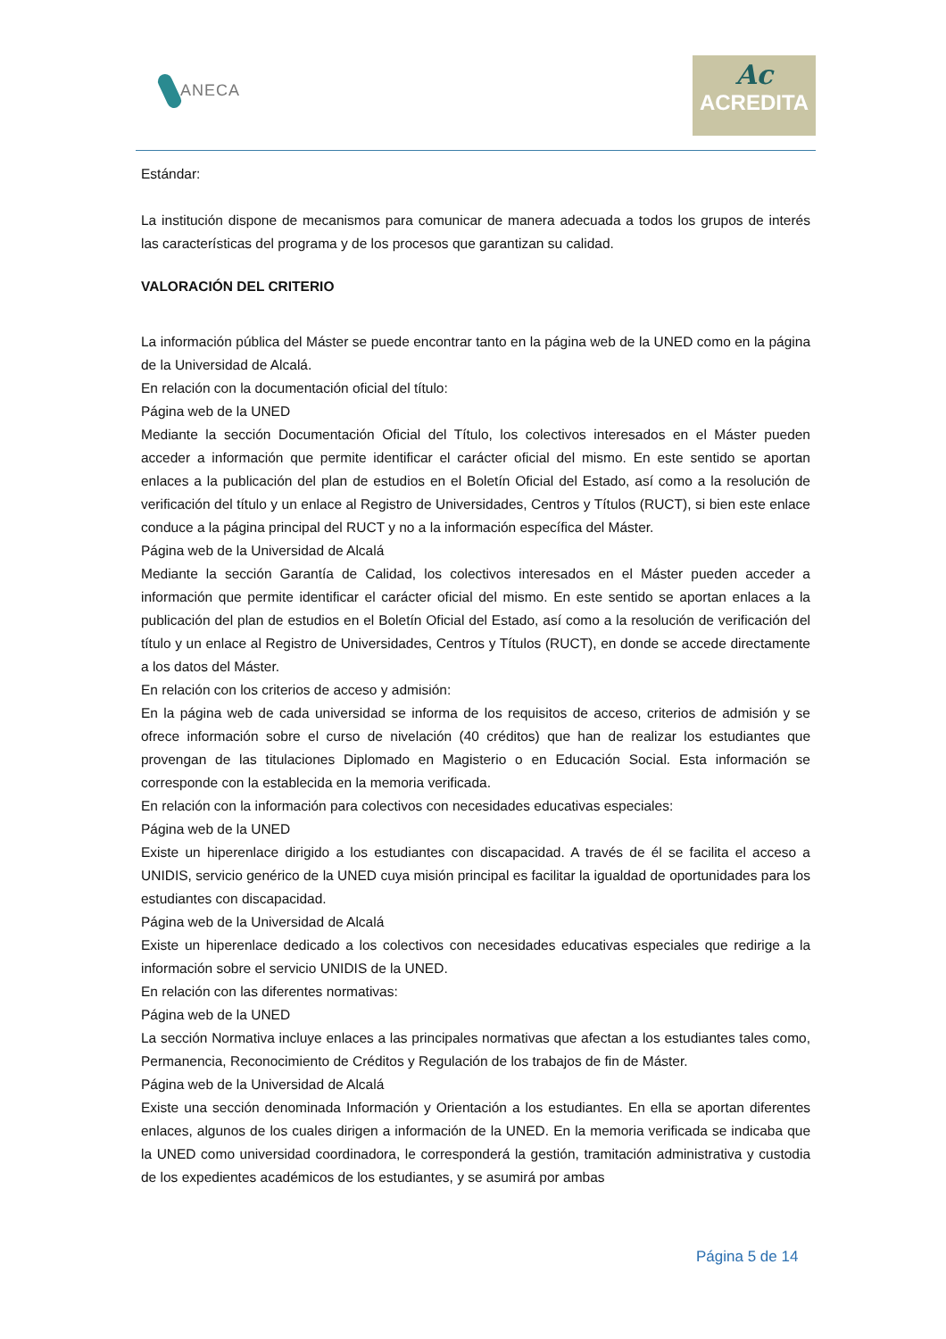ANECA
Ac
ACREDITA
Estándar:
La institución dispone de mecanismos para comunicar de manera adecuada a todos los grupos de interés las características del programa y de los procesos que garantizan su calidad.
VALORACIÓN DEL CRITERIO
La información pública del Máster se puede encontrar tanto en la página web de la UNED como en la página de la Universidad de Alcalá.
En relación con la documentación oficial del título:
Página web de la UNED
Mediante la sección Documentación Oficial del Título, los colectivos interesados en el Máster pueden acceder a información que permite identificar el carácter oficial del mismo. En este sentido se aportan enlaces a la publicación del plan de estudios en el Boletín Oficial del Estado, así como a la resolución de verificación del título y un enlace al Registro de Universidades, Centros y Títulos (RUCT), si bien este enlace conduce a la página principal del RUCT y no a la información específica del Máster.
Página web de la Universidad de Alcalá
Mediante la sección Garantía de Calidad, los colectivos interesados en el Máster pueden acceder a información que permite identificar el carácter oficial del mismo. En este sentido se aportan enlaces a la publicación del plan de estudios en el Boletín Oficial del Estado, así como a la resolución de verificación del título y un enlace al Registro de Universidades, Centros y Títulos (RUCT), en donde se accede directamente a los datos del Máster.
En relación con los criterios de acceso y admisión:
En la página web de cada universidad se informa de los requisitos de acceso, criterios de admisión y se ofrece información sobre el curso de nivelación (40 créditos) que han de realizar los estudiantes que provengan de las titulaciones Diplomado en Magisterio o en Educación Social. Esta información se corresponde con la establecida en la memoria verificada.
En relación con la información para colectivos con necesidades educativas especiales:
Página web de la UNED
Existe un hiperenlace dirigido a los estudiantes con discapacidad. A través de él se facilita el acceso a UNIDIS, servicio genérico de la UNED cuya misión principal es facilitar la igualdad de oportunidades para los estudiantes con discapacidad.
Página web de la Universidad de Alcalá
Existe un hiperenlace dedicado a los colectivos con necesidades educativas especiales que redirige a la información sobre el servicio UNIDIS de la UNED.
En relación con las diferentes normativas:
Página web de la UNED
La sección Normativa incluye enlaces a las principales normativas que afectan a los estudiantes tales como, Permanencia, Reconocimiento de Créditos y Regulación de los trabajos de fin de Máster.
Página web de la Universidad de Alcalá
Existe una sección denominada Información y Orientación a los estudiantes. En ella se aportan diferentes enlaces, algunos de los cuales dirigen a información de la UNED. En la memoria verificada se indicaba que la UNED como universidad coordinadora, le corresponderá la gestión, tramitación administrativa y custodia de los expedientes académicos de los estudiantes, y se asumirá por ambas
Página 5 de 14